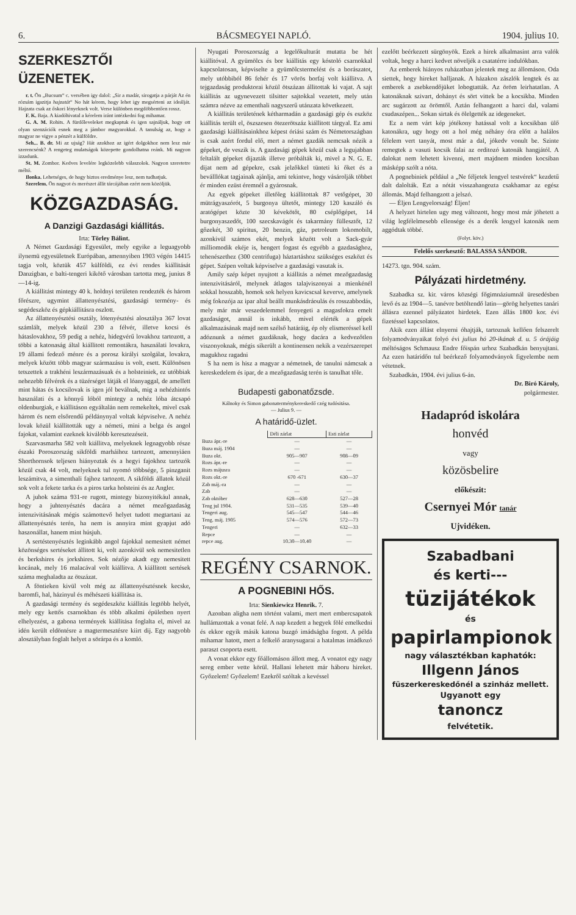6. BÁCSMEGYEI NAPLÓ. 1904. julius 10.
SZERKESZTŐI ÜZENETEK.
r. t. Ön „Bucsum“ c. versében igy dalol: „Sir a madár, sirogatja a párját Az én rózsám igazitja hajzatát“ No hát kérem, hogy lehet igy megsérteni az ideálját. Hajzata csak az őskori lényeknek volt. Verse különben megdöbbentően rossz.
F. K. Baja. A kiadóhivatal a kérelem iránt intézkedni fog mihamar.
G. A. M. Rohits. A fürdőleveleket megkaptuk és igen sajnáljuk, hogy ott olyan szenzációk esnek meg a jámbor magyarokkal. A tanulság az, hogy a magyar ne vigye a pénzét a külföldre.
Seh... B. dr. Mi az ujság? Hát azokhoz az igért dolgokhoz nem lesz már szerencsénk? A rengeteg mulatságok közepette gondolhatna reánk. Mi nagyon izzadunk.
St. M. Zombor. Kedves levelére legközelebb válaszolok. Nagyon szeretetre méltó.
Ilonka. Lehetséges, de hogy biztos eredménye lesz, nem tudhatjuk.
Szerelem. Ön nagyot és merészet állit tárcájában ezért nem közöljük.
KÖZGAZDASÁG.
A Danzigi Gazdasági kiállitás.
Irta: Törley Bálint.
A Német Gazdasági Egyesület, mely egyike a leguagyobb ilynemü egyesületnek Európában, amennyiben 1903 végén 14415 tagja volt, köztük 457 külföldi, ez évi rendes kiállitását Danzigban, e balti-tengeri kikötő városban tartotta meg, junius 8—14-ig.
A kiállitást mintegy 40 k. holdnyi területen rendezték és három főrészre, ugymint állattenyésztési, gazdasági termény- és segédeszköz és gépkiállitásra oszlott.
Az állattenyésztési osztály, lótenyésztési alosztálya 367 lovat számlált, melyek közül 230 a félvér, illetve kocsi és hátaslovakhoz, 59 pedig a nehéz, hidegvérű lovakhoz tartozott, a többi a katonaság által kiállitott remontákra, használati lovakra, 19 állami fedező ménre és a porosz királyi szolgálat, lovakra, melyek között több magyar származásu is volt, esett. Különösen tetszettek a trakhéni leszármazásuak és a holsteiniek, ez utóbbiak nehezebb félvérek és a tüzérséget látják el lóanyaggal, de amellett mint hátas és kocsilovak is igen jól beválnak, mig a nehézhintós használati és a könnyű lóból mintegy a nehéz lóba átcsapó oldenburgiak, e kiállitáson egyáltalán nem remekeltek, mivel csak három és nem elsőrendű példánynyal voltak képviselve. A nehéz lovak közül kiállitották ugy a németi, mini a belga és angol fajokat, valamint ezeknek kiválóbb keresztezéseit.
Szarvasmarha 582 volt kiállitva, melyeknek legnagyobb része északi Poroszország sikföldi marháihoz tartozott, amennyiáen Shorthornsok teljesen hiányoztak és a hegyi fajokhoz tartozók közül csak 44 volt, melyeknek tul nyomó többsége, 5 pinzganit leszámitva, a simenthali fajhoz tartozott. A sikföldi állatok közül sok volt a fekete tarka és a piros tarka holsteini és az Angler.
A juhok száma 931-re rugott, mintegy bizonyitékául annak, hogy a juhtenyésztés dacára a német mezőgazdaság intenzivitásának mégis számottevő helyet tudott megtartani az állattenyésztés terén, ha nem is annyira mint gyapjut adó haszonállat, hanem mint húsjuh.
A sertéstenyésztés leginkább angol fajokkal nemesitett német közönséges sertéseket állitott ki, volt azonkivül sok nemesitetlen és berkshires és jorkshires. Sok nézője akadt egy nemesitett kocának, mely 16 malacával volt kiállitva. A kiállitott sertések száma meghaladta az ötszázat.
A föntieken kivül volt még az állattenyésztésnek kecske, baromfi, hal, házinyul és méhészeti kiállitása is.
A gazdasági termény és segédeszköz kiállitás legtöbb helyét, mely egy kettős csarnokban és több alkalmi épületben nyert elhelyezést, a gabona termények kiállitása foglalta el, mivel az idén került eldöntésre a magtermesztésre kiirt dij. Egy nagyobb alosztályban foglalt helyet a sörárpa és a komló.
Nyugati Poroszország a legelőkulturát mutatta be hét kiállitóval. A gyümölcs és bor kiállitás egy kóstoló csarnokkal kapcsolatosan, képviselte a gyümölcstermelést és a borászatot, mely utóbbiból 86 fehér és 17 vörös borfaj volt kiállitva. A tejgazdaság produktorai közül ötszázan állitottak ki vajat. A sajt kiállitás az ugynevezett tilsitter sajtokkal vezetett, mely után számra nézve az ementhali nagyszerű utánzata következett.
A kiállitás területének kétharmadán a gazdasági gép és eszköz kiállitás terült el, öszszesen ötezerötszáz kiállitott tárgyal. Ez ami gazdasági kiállitásainkhoz képest óriási szám és Németországban is csak azért fordul elő, mert a német gazdák nemcsak nézik a gépeket, de veszik is. A gazdasági gépek közül csak a legujabban feltalált gépeket dijazták illetve próbálták ki, mivel a N. G. E. dijat nem ad gépekre, csak jelzőkkel tünteti ki őket és a beválllókat tagjainak ajánlja, ami tekintve, hogy vásárolják többet ér minden ezüst éremnél a gyárosnak.
Az egyek gépeket illetőleg kiállitottak 87 vetőgépet, 30 mütrágyaszórót, 5 burgonya ültetőt, mintegy 120 kaszáló és aratógépet közte 30 kévekötőt, 80 cséplőgépet, 14 burgonyaszedőt, 100 szecskavágót és takarmány füllesztőt, 12 gőzekét, 30 spiritus, 20 benzin, gáz, petroleum lokomobilt, azonkivül számos ekét, melyek között volt a Sack-gyár milliomodik ekéje is, hengert fogast és egyébb a gazdasághoz, tehenészethez (300 centrifuga) háztartáshoz szükséges eszközt és gépet. Szépen voltak képviselve a gazdasági vasutak is.
Amily szép képet nyujtott a kiállitás a német mezőgazdaság intenzivitásáról, melynek átlagos talajviszonyai a mienkénél sokkal hosszabb, homok sok helyen kavicscsal keverve, amelynek még fokozója az ipar altal beállt munkásdráoulás és rosszabbodás, mely már már veszedelemmel fenyegeti a magasfokra emelt gazdaságot, annál is inkább, mivel elérték a gépek alkalmazásának majd nem szélső határáig, ép oly elismeréssel kell adóznunk a német gazdáknak, hogy dacára a kedvezőtlen viszonyoknak, mégis sikerült a kontinensen nekik a vezérszerepet magukhoz ragadni
S ha nem is hisz a magyar a németnek, de tanulni námcsak a kereskedelem és ipar, de a mezőgazdaság terén is tanulhat tőle.
Budapesti gabonatőzsde.
Kálnoky és Simon gabonaterménykereskedő czég tudósitása.
— Julius 9. —
A határidő-üzlet.
| | Déli zárlat | Esti zárlat |
| --- | --- | --- |
| Buza ápr.-re | — | — |
| Buza máj. 1904 | — | — |
| Buza okt. | 905—907 | 908—09 |
| Rozs ápr.-re | — | — |
| Rozs májusra | — | — |
| Rozs okt.-re | 670 -671 | 630—37 |
| Zab máj.-ra | — | — |
| Zab | — | — |
| Zab október | 628—630 | 527—28 |
| Teng jul 1904. | 531—535 | 539—40 |
| Tengeri aug. | 545—547 | 544—46 |
| Teng. máj. 1905 | 574—576 | 572—73 |
| Tengeri | — | 632—33 |
| Repce | — | — |
| repce aug. | 10.30—10.40 | — |
REGÉNY CSARNOK.
A POGNEBINI HŐS.
Irta: Sienkiewicz Henrik. 7.
Azonban aligha nem történt valami, mert mert embercsapatok hullámzottak a vonat felé. A nap kezdett a hegyek fölé emelkedni és ekkor egyik másik katona buzgó imádságba fogott. A példa mihamar hatott, mert a felkelő aranysugarai a hatalmas imádkozó paraszt csoporta esett.
A vonat ekkor egy főállomáson állott meg. A vonatot egy nagy sereg ember vette körül. Hallani lehetett már háboru hireket. Győzelem! Győzelem! Ezekről szóltak a kevéssel
ezelőtt beérkezett sürgönyök. Ezek a hirek alkalmasint arra valók voltak, hogy a harci kedvet növeljék a csatatérre indulókban.
Az emberek hiányos ruházatban jelentek meg az állomáson. Oda siettek, hogy hireket halljanak. A házakon zászlók lengtek és az emberek a zsebkendőjüket lobogtatták. Az öröm leirhatatlan. A katonáknak szivart, dohányt és sört vittek be a kocsikba. Minden arc sugárzott az örömtől. Aztán felhangzott a harci dal, valami csudaszépen... Sokan sirtak és ölelgették az idegeneket.
Ez a nem várt kép jótékony hatással volt a kocsikban ülő katonákra, ugy hogy ott a hol még néhány óra előtt a halálos félelem vert tanyát, most már a dal, jókedv vonult be. Szinte remegtek a vasuti kocsik falai az orditozó katonák hangjától. A dalokat nem lehetett kivenni, mert majdnem minden kocsiban másképp szólt a nóta.
A pognebiniek például a „Ne féljetek lengyel testvérek“ kezdetű dalt dalolták. Ezt a nótát visszahangozta csakhamar az egész állomás. Majd felhangzott a jelszó.
— Éljen Lengyelország! Éljen!
A helyzet hirtelen ugy meg változott, hogy most már jöhetett a világ legfélelmesebb ellensége és a derék lengyel katonák nem aggódtak többé.
(Folyt. köv.)
Felelős szerkesztő: BALASSA SÁNDOR.
14273. tgn. 904. szám.
Pályázati hirdetmény.
Szabadka sz. kir. város községi főgimnáziumnál üresedésben levő és az 1904—5. tanévre betöltendő latin—görög helyettes tanári állásra ezennel pályázatot hirdetek. Ezen állás 1800 kor. évi fizetéssel kapcsolatos.
Akik ezen állást elnyerni óhajtják, tartoznak kellően felszerelt folyamodványaikat folyó évi julius hó 20-ikának d. u. 5 órájáig méltóságos Schmausz Endre főispán urhoz Szabadkán benyujtani. Az ezen határidőn tul beérkező folyamodványok figyelembe nem vétetnek.
Szabadkán, 1904. évi julius 6-án.
Dr. Biró Károly,
polgármester.
Hadapród iskolára
honvéd
vagy
közösbelire
előkészit:
Csernyei Mór tanár
Ujvidéken.
Szabadbani
és kerti---
tüzijátékok
és
papirlampionok
nagy választékban kaphatók:
Illgenn János
füszerkereskedőnél a szinház mellett.
Ugyanott egy
tanoncz
felvétetik.